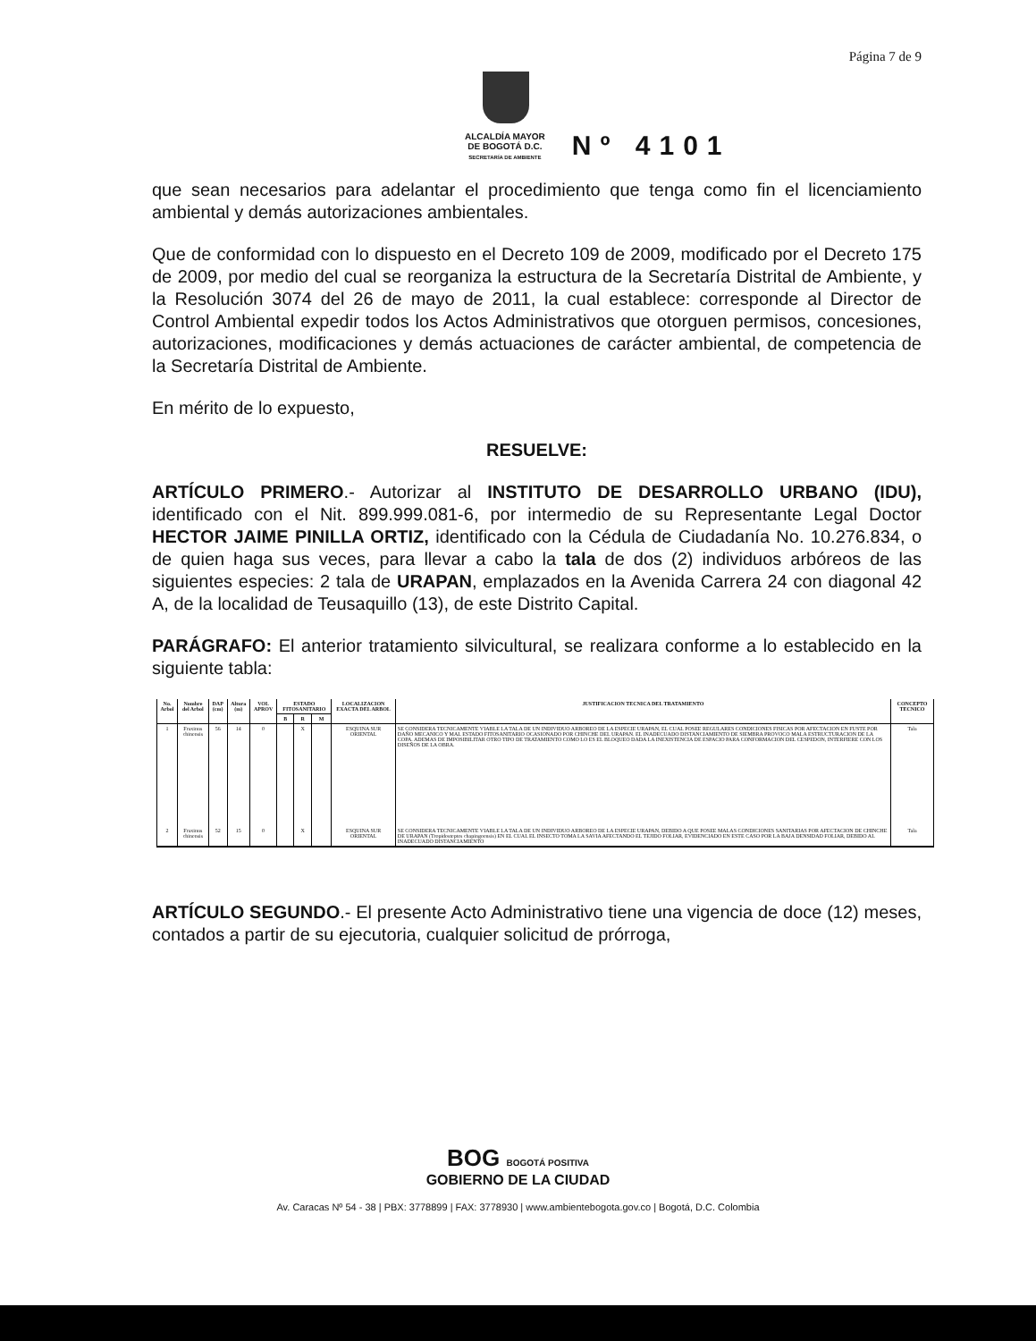Página 7 de 9
ALCALDÍA MAYOR
DE BOGOTÁ D.C.
SECRETARÍA DE AMBIENTE
Nº 4101
que sean necesarios para adelantar el procedimiento que tenga como fin el licenciamiento ambiental y demás autorizaciones ambientales.
Que de conformidad con lo dispuesto en el Decreto 109 de 2009, modificado por el Decreto 175 de 2009, por medio del cual se reorganiza la estructura de la Secretaría Distrital de Ambiente, y la Resolución 3074 del 26 de mayo de 2011, la cual establece: corresponde al Director de Control Ambiental expedir todos los Actos Administrativos que otorguen permisos, concesiones, autorizaciones, modificaciones y demás actuaciones de carácter ambiental, de competencia de la Secretaría Distrital de Ambiente.
En mérito de lo expuesto,
RESUELVE:
ARTÍCULO PRIMERO.- Autorizar al INSTITUTO DE DESARROLLO URBANO (IDU), identificado con el Nit. 899.999.081-6, por intermedio de su Representante Legal Doctor HECTOR JAIME PINILLA ORTIZ, identificado con la Cédula de Ciudadanía No. 10.276.834, o de quien haga sus veces, para llevar a cabo la tala de dos (2) individuos arbóreos de las siguientes especies: 2 tala de URAPAN, emplazados en la Avenida Carrera 24 con diagonal 42 A, de la localidad de Teusaquillo (13), de este Distrito Capital.
PARÁGRAFO: El anterior tratamiento silvicultural, se realizara conforme a lo establecido en la siguiente tabla:
| No. Arbol | Nombre del Arbol | DAP (cm) | Altura (m) | VOL APROV | ESTADO FITOSANITARIO | | | LOCALIZACION EXACTA DEL ARBOL | JUSTIFICACION TECNICA DEL TRATAMIENTO | CONCEPTO TECNICO |
| --- | --- | --- | --- | --- | --- | --- | --- | --- | --- | --- |
| | | | | | B | R | M | | | |
| 1 | Fraxinus chinensis | 56 | 14 | 0 | | X | | ESQUINA SUR ORIENTAL | SE CONSIDERA TECNICAMENTE VIABLE LA TALA DE UN INDIVIDUO ARBOREO DE LA ESPECIE URAPAN, EL CUAL POSEE REGULARES CONDICIONES FISICAS POR AFECTACION EN FUSTE POR DAÑO MECANICO Y MAL ESTADO FITOSANITARIO OCASIONADO POR CHINCHE DEL URAPAN. EL INADECUADO DISTANCIAMIENTO DE SIEMBRA PROVOCO MALA ESTRUCTURACION DE LA COPA. ADEMAS DE IMPOSIBILITAR OTRO TIPO DE TRATAMIENTO COMO LO ES EL BLOQUEO DADA LA INEXISTENCIA DE ESPACIO PARA CONFORMACION DEL CESPEDON, INTERFIERE CON LOS DISEÑOS DE LA OBRA. | Tala |
| 2 | Fraxinus chinensis | 52 | 15 | 0 | | X | | ESQUINA SUR ORIENTAL | SE CONSIDERA TECNICAMENTE VIABLE LA TALA DE UN INDIVIDUO ARBOREO DE LA ESPECIE URAPAN, DEBIDO A QUE POSEE MALAS CONDICIONES SANITARIAS POR AFECTACION DE CHINCHE DE URAPAN (Tropidosteptes chapingoensis) EN EL CUAL EL INSECTO TOMA LA SAVIA AFECTANDO EL TEJIDO FOLIAR, EVIDENCIADO EN ESTE CASO POR LA BAJA DENSIDAD FOLIAR, DEBIDO AL INADECUADO DISTANCIAMIENTO | Tala |
ARTÍCULO SEGUNDO.- El presente Acto Administrativo tiene una vigencia de doce (12) meses, contados a partir de su ejecutoria, cualquier solicitud de prórroga,
BOG BOGOTÁ POSITIVA
GOBIERNO DE LA CIUDAD
Av. Caracas Nº 54 - 38 | PBX: 3778899 | FAX: 3778930 | www.ambientebogota.gov.co | Bogotá, D.C. Colombia